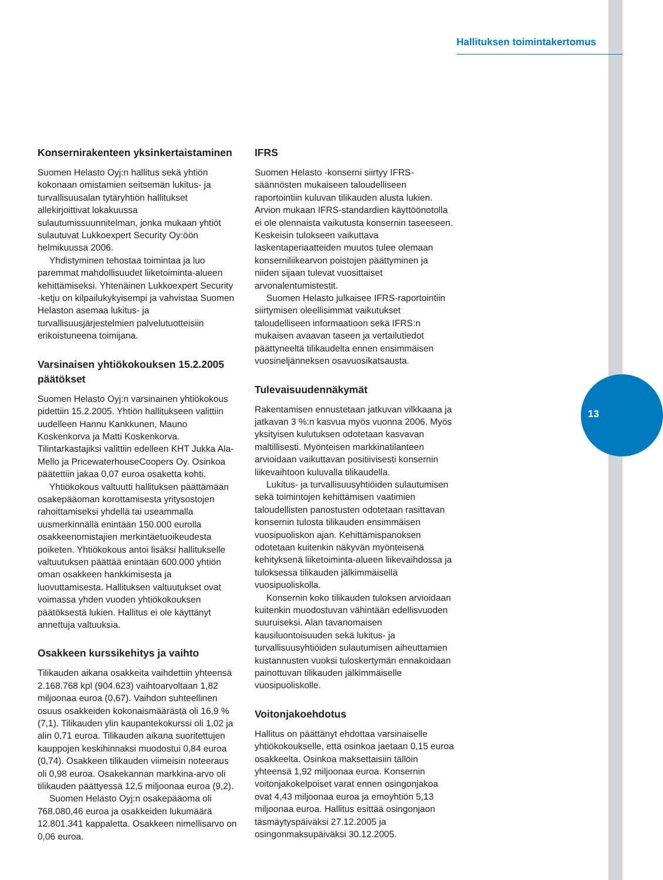Hallituksen toimintakertomus
13
Konsernirakenteen yksinkertaistaminen
Suomen Helasto Oyj:n hallitus sekä yhtiön kokonaan omistamien seitsemän lukitus- ja turvallisuusalan tytäryhtiön hallitukset allekirjoittivat lokakuussa sulautumissuunnitelman, jonka mukaan yhtiöt sulautuvat Lukkoexpert Security Oy:öön helmikuussa 2006.
Yhdistyminen tehostaa toimintaa ja luo paremmat mahdollisuudet liiketoiminta-alueen kehittämiseksi. Yhtenäinen Lukkoexpert Security -ketju on kilpailukykyisempi ja vahvistaa Suomen Helaston asemaa lukitus- ja turvallisuusjärjestelmien palvelutuotteisiin erikoistuneena toimijana.
Varsinaisen yhtiökokouksen 15.2.2005 päätökset
Suomen Helasto Oyj:n varsinainen yhtiökokous pidettiin 15.2.2005. Yhtiön hallitukseen valittiin uudelleen Hannu Kankkunen, Mauno Koskenkorva ja Matti Koskenkorva. Tilintarkastajiksi valittiin edelleen KHT Jukka Ala-Mello ja PricewaterhouseCoopers Oy. Osinkoa päätettiin jakaa 0,07 euroa osaketta kohti.
Yhtiökokous valtuutti hallituksen päättämään osakepääoman korottamisesta yritysostojen rahoittamiseksi yhdellä tai useammalla uusmerkinnällä enintään 150.000 eurolla osakkeenomistajien merkintäetuoikeudesta poiketen. Yhtiökokous antoi lisäksi hallitukselle valtuutuksen päättää enintään 600.000 yhtiön oman osakkeen hankkimisesta ja luovuttamisesta. Hallituksen valtuutukset ovat voimassa yhden vuoden yhtiökokouksen päätöksestä lukien. Hallitus ei ole käyttänyt annettuja valtuuksia.
Osakkeen kurssikehitys ja vaihto
Tilikauden aikana osakkeita vaihdettiin yhteensä 2.168.768 kpl (904.623) vaihtoarvoltaan 1,82 miljoonaa euroa (0,67). Vaihdon suhteellinen osuus osakkeiden kokonaismäärästä oli 16,9 % (7,1). Tilikauden ylin kaupantekokurssi oli 1,02 ja alin 0,71 euroa. Tilikauden aikana suoritettujen kauppojen keskihinnaksi muodostui 0,84 euroa (0,74). Osakkeen tilikauden viimeisin noteeraus oli 0,98 euroa. Osakekannan markkina-arvo oli tilikauden päättyessä 12,5 miljoonaa euroa (9,2).
Suomen Helasto Oyj:n osakepääoma oli 768.080,46 euroa ja osakkeiden lukumäärä 12.801.341 kappaletta. Osakkeen nimellisarvo on 0,06 euroa.
IFRS
Suomen Helasto -konserni siirtyy IFRS-säännösten mukaiseen taloudelliseen raportointiin kuluvan tilikauden alusta lukien. Arvion mukaan IFRS-standardien käyttöönotolla ei ole olennaista vaikutusta konsernin taseeseen. Keskeisin tulokseen vaikuttava laskentaperiaatteiden muutos tulee olemaan konserniliikearvon poistojen päättyminen ja niiden sijaan tulevat vuosittaiset arvonalentumistestit.
Suomen Helasto julkaisee IFRS-raportointiin siirtymisen oleellisimmat vaikutukset taloudelliseen informaatioon sekä IFRS:n mukaisen avaavan taseen ja vertailutiedot päättyneeltä tilikaudelta ennen ensimmäisen vuosineljänneksen osavuosikatsausta.
Tulevaisuudennäkymät
Rakentamisen ennustetaan jatkuvan vilkkaana ja jatkavan 3 %:n kasvua myös vuonna 2006. Myös yksityisen kulutuksen odotetaan kasvavan maltillisesti. Myönteisen markkinatilanteen arvioidaan vaikuttavan positiivisesti konsernin liikevaihtoon kuluvalla tilikaudella.
Lukitus- ja turvallisuusyhtiöiden sulautumisen sekä toimintojen kehittämisen vaatimien taloudellisten panostusten odotetaan rasittavan konsernin tulosta tilikauden ensimmäisen vuosipuoliskon ajan. Kehittämispanoksen odotetaan kuitenkin näkyvän myönteisenä kehityksenä liiketoiminta-alueen liikevaihdossa ja tuloksessa tilikauden jälkimmäisellä vuosipuoliskolla.
Konsernin koko tilikauden tuloksen arvioidaan kuitenkin muodostuvan vähintään edellisvuoden suuruiseksi. Alan tavanomaisen kausiluontoisuuden sekä lukitus- ja turvallisuusyhtiöiden sulautumisen aiheuttamien kustannusten vuoksi tuloskertymän ennakoidaan painottuvan tilikauden jälkimmäiselle vuosipuoliskolle.
Voitonjakoehdotus
Hallitus on päättänyt ehdottaa varsinaiselle yhtiökokoukselle, että osinkoa jaetaan 0,15 euroa osakkeelta. Osinkoa maksettaisiin tällöin yhteensä 1,92 miljoonaa euroa. Konsernin voitonjakokelpoiset varat ennen osingonjakoa ovat 4,43 miljoonaa euroa ja emoyhtiön 5,13 miljoonaa euroa. Hallitus esittää osingonjaon täsmäytyspäiväksi 27.12.2005 ja osingonmaksupäiväksi 30.12.2005.